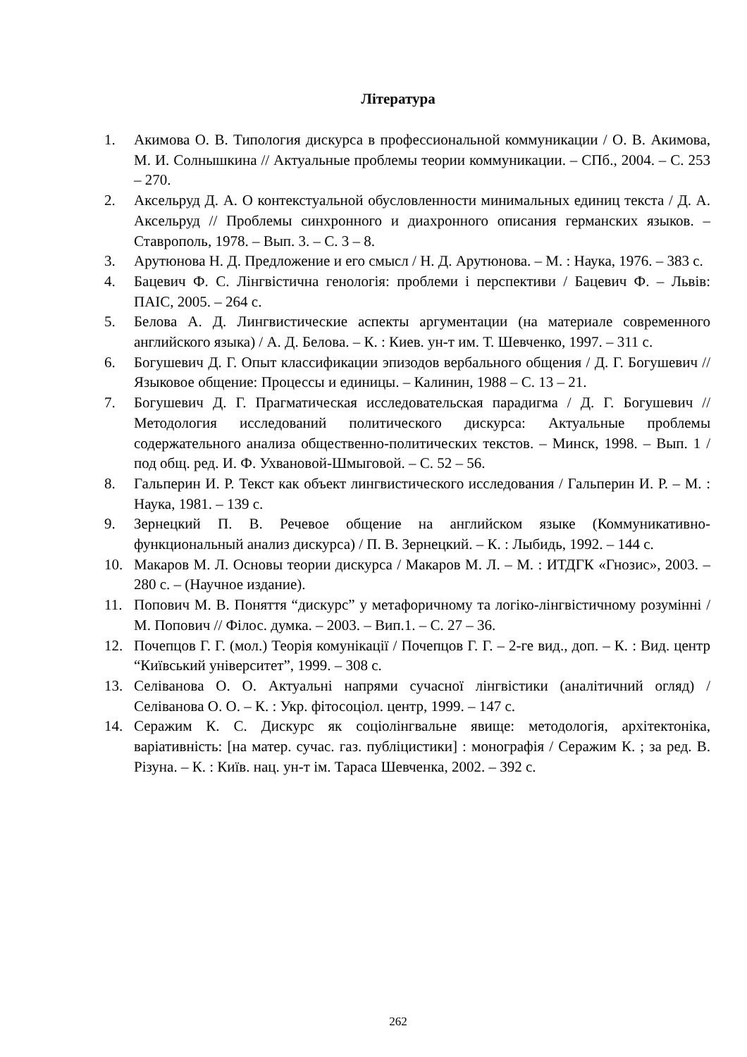Література
1. Акимова О. В. Типология дискурса в профессиональной коммуникации / О. В. Акимова, М. И. Солнышкина // Актуальные проблемы теории коммуникации. – СПб., 2004. – С. 253 – 270.
2. Аксельруд Д. А. О контекстуальной обусловленности минимальных единиц текста / Д. А. Аксельруд // Проблемы синхронного и диахронного описания германских языков. – Ставрополь, 1978. – Вып. 3. – С. 3 – 8.
3. Арутюнова Н. Д. Предложение и его смысл / Н. Д. Арутюнова. – М. : Наука, 1976. – 383 с.
4. Бацевич Ф. С. Лінгвістична генологія: проблеми і перспективи / Бацевич Ф. – Львів: ПАІС, 2005. – 264 с.
5. Белова А. Д. Лингвистические аспекты аргументации (на материале современного английского языка) / А. Д. Белова. – К. : Киев. ун-т им. Т. Шевченко, 1997. – 311 с.
6. Богушевич Д. Г. Опыт классификации эпизодов вербального общения / Д. Г. Богушевич // Языковое общение: Процессы и единицы. – Калинин, 1988 – С. 13 – 21.
7. Богушевич Д. Г. Прагматическая исследовательская парадигма / Д. Г. Богушевич // Методология исследований политического дискурса: Актуальные проблемы содержательного анализа общественно-политических текстов. – Минск, 1998. – Вып. 1 / под общ. ред. И. Ф. Ухвановой-Шмыговой. – С. 52 – 56.
8. Гальперин И. Р. Текст как объект лингвистического исследования / Гальперин И. Р. – М. : Наука, 1981. – 139 с.
9. Зернецкий П. В. Речевое общение на английском языке (Коммуникативно-функциональный анализ дискурса) / П. В. Зернецкий. – К. : Лыбидь, 1992. – 144 с.
10. Макаров М. Л. Основы теории дискурса / Макаров М. Л. – М. : ИТДГК «Гнозис», 2003. – 280 с. – (Научное издание).
11. Попович М. В. Поняття “дискурс” у метафоричному та логіко-лінгвістичному розумінні / М. Попович // Філос. думка. – 2003. – Вип.1. – С. 27 – 36.
12. Почепцов Г. Г. (мол.) Теорія комунікації / Почепцов Г. Г. – 2-ге вид., доп. – К. : Вид. центр “Київський університет”, 1999. – 308 с.
13. Селіванова О. О. Актуальні напрями сучасної лінгвістики (аналітичний огляд) / Селіванова О. О. – К. : Укр. фітосоціол. центр, 1999. – 147 с.
14. Серажим К. С. Дискурс як соціолінгвальне явище: методологія, архітектоніка, варіативність: [на матер. сучас. газ. публіцистики] : монографія / Серажим К. ; за ред. В. Різуна. – К. : Київ. нац. ун-т ім. Тараса Шевченка, 2002. – 392 с.
262